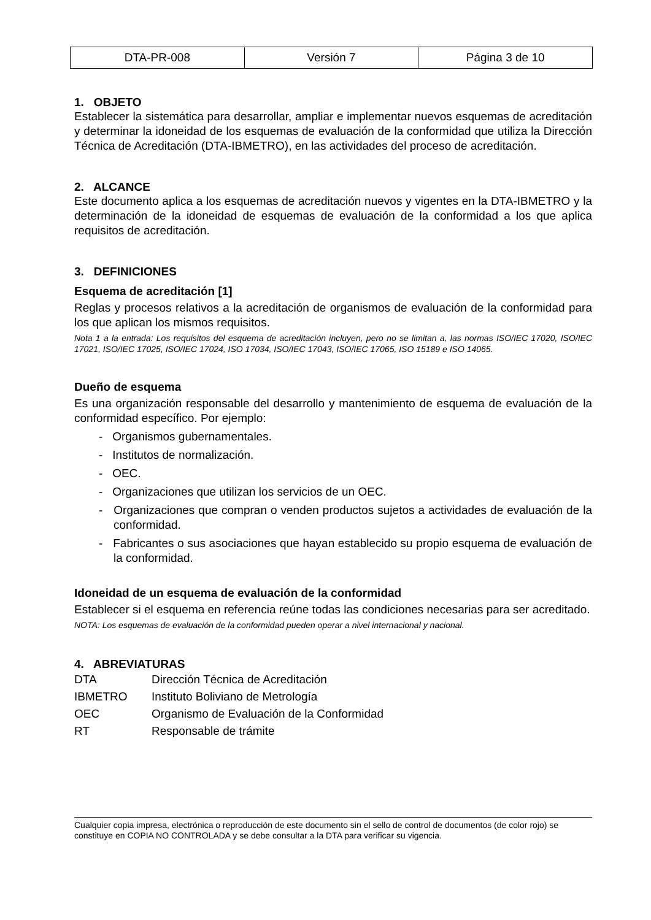| DTA-PR-008 | Versión 7 | Página 3 de 10 |
1. OBJETO
Establecer la sistemática para desarrollar, ampliar e implementar nuevos esquemas de acreditación y determinar la idoneidad de los esquemas de evaluación de la conformidad que utiliza la Dirección Técnica de Acreditación (DTA-IBMETRO), en las actividades del proceso de acreditación.
2. ALCANCE
Este documento aplica a los esquemas de acreditación nuevos y vigentes en la DTA-IBMETRO y la determinación de la idoneidad de esquemas de evaluación de la conformidad a los que aplica requisitos de acreditación.
3. DEFINICIONES
Esquema de acreditación [1]
Reglas y procesos relativos a la acreditación de organismos de evaluación de la conformidad para los que aplican los mismos requisitos.
Nota 1 a la entrada: Los requisitos del esquema de acreditación incluyen, pero no se limitan a, las normas ISO/IEC 17020, ISO/IEC 17021, ISO/IEC 17025, ISO/IEC 17024, ISO 17034, ISO/IEC 17043, ISO/IEC 17065, ISO 15189 e ISO 14065.
Dueño de esquema
Es una organización responsable del desarrollo y mantenimiento de esquema de evaluación de la conformidad específico. Por ejemplo:
- Organismos gubernamentales.
- Institutos de normalización.
- OEC.
- Organizaciones que utilizan los servicios de un OEC.
- Organizaciones que compran o venden productos sujetos a actividades de evaluación de la conformidad.
- Fabricantes o sus asociaciones que hayan establecido su propio esquema de evaluación de la conformidad.
Idoneidad de un esquema de evaluación de la conformidad
Establecer si el esquema en referencia reúne todas las condiciones necesarias para ser acreditado.
NOTA: Los esquemas de evaluación de la conformidad pueden operar a nivel internacional y nacional.
4. ABREVIATURAS
| DTA | Dirección Técnica de Acreditación |
| IBMETRO | Instituto Boliviano de Metrología |
| OEC | Organismo de Evaluación de la Conformidad |
| RT | Responsable de trámite |
Cualquier copia impresa, electrónica o reproducción de este documento sin el sello de control de documentos (de color rojo) se constituye en COPIA NO CONTROLADA y se debe consultar a la DTA para verificar su vigencia.